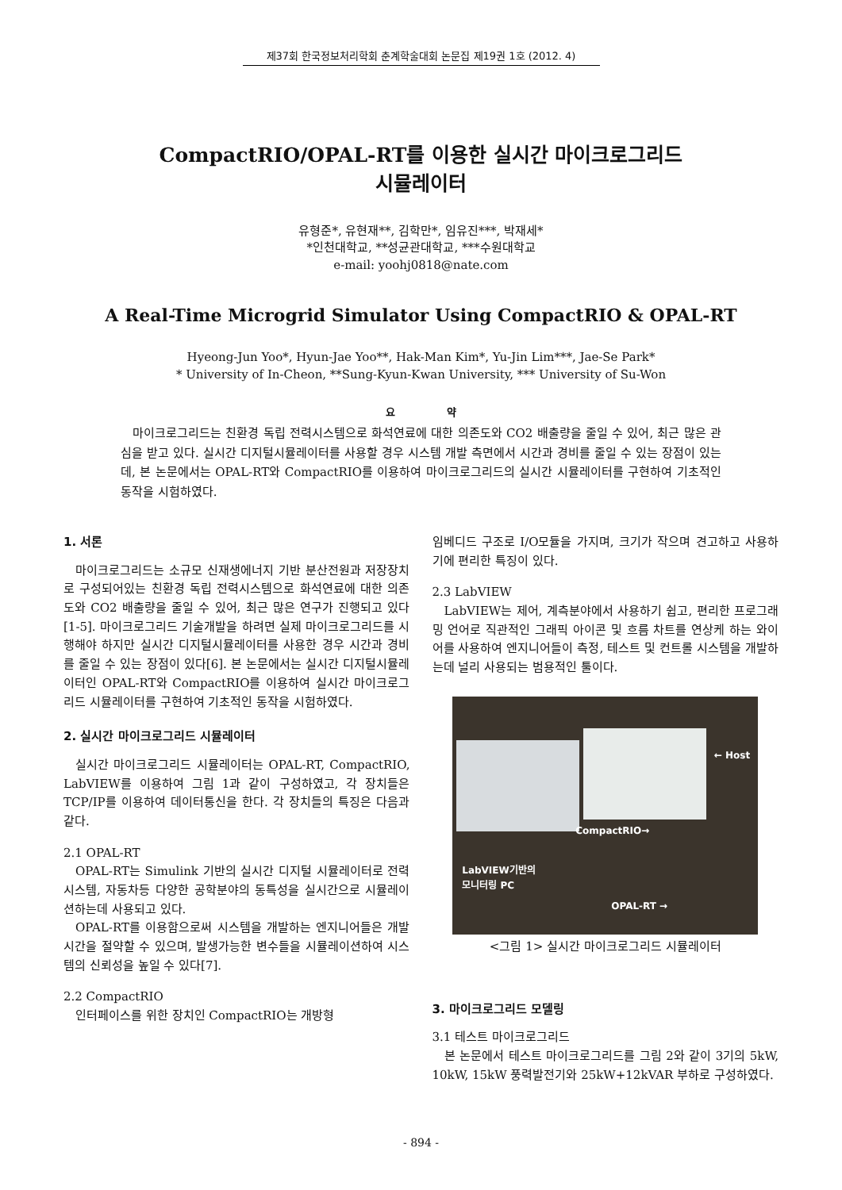제37회 한국정보처리학회 춘계학술대회 논문집 제19권 1호 (2012. 4)
CompactRIO/OPAL-RT를 이용한 실시간 마이크로그리드
시뮬레이터
유형준*, 유현재**, 김학만*, 임유진***, 박재세*
*인천대학교, **성균관대학교, ***수원대학교
e-mail: yoohj0818@nate.com
A Real-Time Microgrid Simulator Using CompactRIO & OPAL-RT
Hyeong-Jun Yoo*, Hyun-Jae Yoo**, Hak-Man Kim*, Yu-Jin Lim***, Jae-Se Park*
* University of In-Cheon, **Sung-Kyun-Kwan University, *** University of Su-Won
요 약
마이크로그리드는 친환경 독립 전력시스템으로 화석연료에 대한 의존도와 CO2 배출량을 줄일 수 있어, 최근 많은 관심을 받고 있다. 실시간 디지털시뮬레이터를 사용할 경우 시스템 개발 측면에서 시간과 경비를 줄일 수 있는 장점이 있는데, 본 논문에서는 OPAL-RT와 CompactRIO를 이용하여 마이크로그리드의 실시간 시뮬레이터를 구현하여 기초적인 동작을 시험하였다.
1. 서론
마이크로그리드는 소규모 신재생에너지 기반 분산전원과 저장장치로 구성되어있는 친환경 독립 전력시스템으로 화석연료에 대한 의존도와 CO2 배출량을 줄일 수 있어, 최근 많은 연구가 진행되고 있다[1-5]. 마이크로그리드 기술개발을 하려면 실제 마이크로그리드를 시행해야 하지만 실시간 디지털시뮬레이터를 사용한 경우 시간과 경비를 줄일 수 있는 장점이 있다[6]. 본 논문에서는 실시간 디지털시뮬레이터인 OPAL-RT와 CompactRIO를 이용하여 실시간 마이크로그리드 시뮬레이터를 구현하여 기초적인 동작을 시험하였다.
2. 실시간 마이크로그리드 시뮬레이터
실시간 마이크로그리드 시뮬레이터는 OPAL-RT, CompactRIO, LabVIEW를 이용하여 그림 1과 같이 구성하였고, 각 장치들은 TCP/IP를 이용하여 데이터통신을 한다. 각 장치들의 특징은 다음과 같다.
2.1 OPAL-RT
OPAL-RT는 Simulink 기반의 실시간 디지털 시뮬레이터로 전력시스템, 자동차등 다양한 공학분야의 동특성을 실시간으로 시뮬레이션하는데 사용되고 있다.
OPAL-RT를 이용함으로써 시스템을 개발하는 엔지니어들은 개발시간을 절약할 수 있으며, 발생가능한 변수들을 시뮬레이션하여 시스템의 신뢰성을 높일 수 있다[7].
2.2 CompactRIO
인터페이스를 위한 장치인 CompactRIO는 개방형
임베디드 구조로 I/O모듈을 가지며, 크기가 작으며 견고하고 사용하기에 편리한 특징이 있다.
2.3 LabVIEW
LabVIEW는 제어, 계측분야에서 사용하기 쉽고, 편리한 프로그래밍 언어로 직관적인 그래픽 아이콘 및 흐름 차트를 연상케 하는 와이어를 사용하여 엔지니어들이 측정, 테스트 및 컨트롤 시스템을 개발하는데 널리 사용되는 범용적인 툴이다.
← Host
CompactRIO→
LabVIEW기반의
모니터링 PC
OPAL-RT →
<그림 1> 실시간 마이크로그리드 시뮬레이터
3. 마이크로그리드 모델링
3.1 테스트 마이크로그리드
본 논문에서 테스트 마이크로그리드를 그림 2와 같이 3기의 5kW, 10kW, 15kW 풍력발전기와 25kW+12kVAR 부하로 구성하였다.
- 894 -